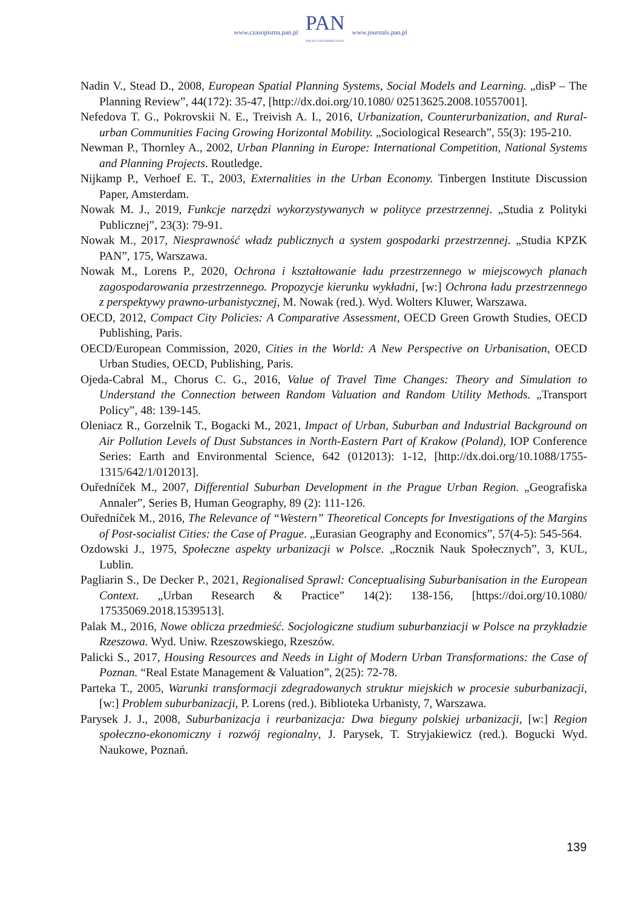www.czasopisma.pan.pl
PAN
POLSKA AKADEMIA NAUK
www.journals.pan.pl
Nadin V., Stead D., 2008, European Spatial Planning Systems, Social Models and Learning. „disP – The Planning Review”, 44(172): 35-47, [http://dx.doi.org/10.1080/ 02513625.2008.10557001].
Nefedova T. G., Pokrovskii N. E., Treivish A. I., 2016, Urbanization, Counterurbanization, and Rural-urban Communities Facing Growing Horizontal Mobility. „Sociological Research”, 55(3): 195-210.
Newman P., Thornley A., 2002, Urban Planning in Europe: International Competition, National Systems and Planning Projects. Routledge.
Nijkamp P., Verhoef E. T., 2003, Externalities in the Urban Economy. Tinbergen Institute Discussion Paper, Amsterdam.
Nowak M. J., 2019, Funkcje narzędzi wykorzystywanych w polityce przestrzennej. „Studia z Polityki Publicznej”, 23(3): 79-91.
Nowak M., 2017, Niesprawność władz publicznych a system gospodarki przestrzennej. „Studia KPZK PAN”, 175, Warszawa.
Nowak M., Lorens P., 2020, Ochrona i kształtowanie ładu przestrzennego w miejscowych planach zagospodarowania przestrzennego. Propozycje kierunku wykładni, [w:] Ochrona ładu przestrzennego z perspektywy prawno-urbanistycznej, M. Nowak (red.). Wyd. Wolters Kluwer, Warszawa.
OECD, 2012, Compact City Policies: A Comparative Assessment, OECD Green Growth Studies, OECD Publishing, Paris.
OECD/European Commission, 2020, Cities in the World: A New Perspective on Urbanisation, OECD Urban Studies, OECD, Publishing, Paris.
Ojeda-Cabral M., Chorus C. G., 2016, Value of Travel Time Changes: Theory and Simulation to Understand the Connection between Random Valuation and Random Utility Methods. „Transport Policy”, 48: 139-145.
Oleniacz R., Gorzelnik T., Bogacki M., 2021, Impact of Urban, Suburban and Industrial Background on Air Pollution Levels of Dust Substances in North-Eastern Part of Krakow (Poland), IOP Conference Series: Earth and Environmental Science, 642 (012013): 1-12, [http://dx.doi.org/10.1088/1755-1315/642/1/012013].
Ouředníček M., 2007, Differential Suburban Development in the Prague Urban Region. „Geografiska Annaler”, Series B, Human Geography, 89 (2): 111-126.
Ouředníček M., 2016, The Relevance of “Western” Theoretical Concepts for Investigations of the Margins of Post-socialist Cities: the Case of Prague. „Eurasian Geography and Economics”, 57(4-5): 545-564.
Ozdowski J., 1975, Społeczne aspekty urbanizacji w Polsce. „Rocznik Nauk Społecznych”, 3, KUL, Lublin.
Pagliarin S., De Decker P., 2021, Regionalised Sprawl: Conceptualising Suburbanisation in the European Context. „Urban Research & Practice” 14(2): 138-156, [https://doi.org/10.1080/ 17535069.2018.1539513].
Palak M., 2016, Nowe oblicza przedmieść. Socjologiczne studium suburbanziacji w Polsce na przykładzie Rzeszowa. Wyd. Uniw. Rzeszowskiego, Rzeszów.
Palicki S., 2017, Housing Resources and Needs in Light of Modern Urban Transformations: the Case of Poznan. “Real Estate Management & Valuation”, 2(25): 72-78.
Parteka T., 2005, Warunki transformacji zdegradowanych struktur miejskich w procesie sub­urbanizacji, [w:] Problem suburbanizacji, P. Lorens (red.). Biblioteka Urbanisty, 7, Warszawa.
Parysek J. J., 2008, Suburbanizacja i reurbanizacja: Dwa bieguny polskiej urbanizacji, [w:] Region społeczno-ekonomiczny i rozwój regionalny, J. Parysek, T. Stryjakiewicz (red.). Bogucki Wyd. Naukowe, Poznań.
139